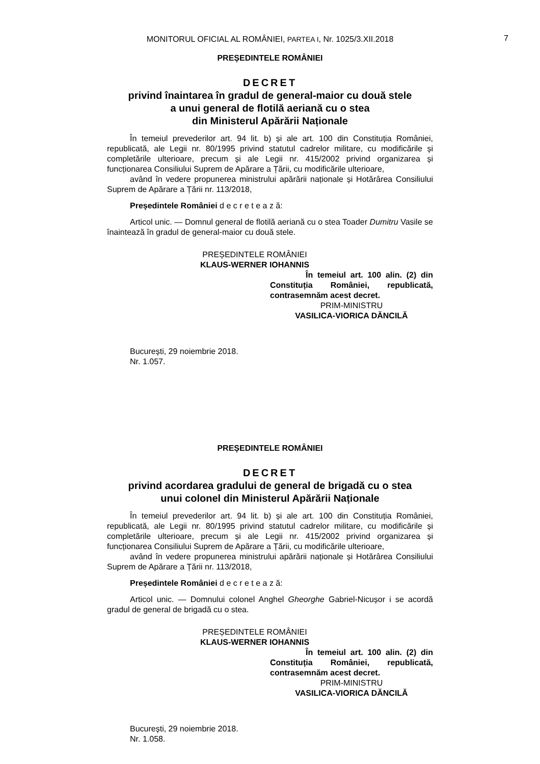MONITORUL OFICIAL AL ROMÂNIEI, PARTEA I, Nr. 1025/3.XII.2018 7
PREȘEDINTELE ROMÂNIEI
DECRET
privind înaintarea în gradul de general-maior cu două stele
a unui general de flotilă aeriană cu o stea
din Ministerul Apărării Naționale
În temeiul prevederilor art. 94 lit. b) și ale art. 100 din Constituția României, republicată, ale Legii nr. 80/1995 privind statutul cadrelor militare, cu modificările și completările ulterioare, precum și ale Legii nr. 415/2002 privind organizarea și funcționarea Consiliului Suprem de Apărare a Țării, cu modificările ulterioare,
având în vedere propunerea ministrului apărării naționale și Hotărârea Consiliului Suprem de Apărare a Țării nr. 113/2018,
Președintele României d e c r e t e a z ă:
Articol unic. — Domnul general de flotilă aeriană cu o stea Toader Dumitru Vasile se înaintează în gradul de general-maior cu două stele.
PREȘEDINTELE ROMÂNIEI
KLAUS-WERNER IOHANNIS
În temeiul art. 100 alin. (2) din Constituția României, republicată, contrasemnăm acest decret.
PRIM-MINISTRU
VASILICA-VIORICA DĂNCILĂ
București, 29 noiembrie 2018.
Nr. 1.057.
PREȘEDINTELE ROMÂNIEI
DECRET
privind acordarea gradului de general de brigadă cu o stea
unui colonel din Ministerul Apărării Naționale
În temeiul prevederilor art. 94 lit. b) și ale art. 100 din Constituția României, republicată, ale Legii nr. 80/1995 privind statutul cadrelor militare, cu modificările și completările ulterioare, precum și ale Legii nr. 415/2002 privind organizarea și funcționarea Consiliului Suprem de Apărare a Țării, cu modificările ulterioare,
având în vedere propunerea ministrului apărării naționale și Hotărârea Consiliului Suprem de Apărare a Țării nr. 113/2018,
Președintele României d e c r e t e a z ă:
Articol unic. — Domnului colonel Anghel Gheorghe Gabriel-Nicușor i se acordă gradul de general de brigadă cu o stea.
PREȘEDINTELE ROMÂNIEI
KLAUS-WERNER IOHANNIS
În temeiul art. 100 alin. (2) din Constituția României, republicată, contrasemnăm acest decret.
PRIM-MINISTRU
VASILICA-VIORICA DĂNCILĂ
București, 29 noiembrie 2018.
Nr. 1.058.